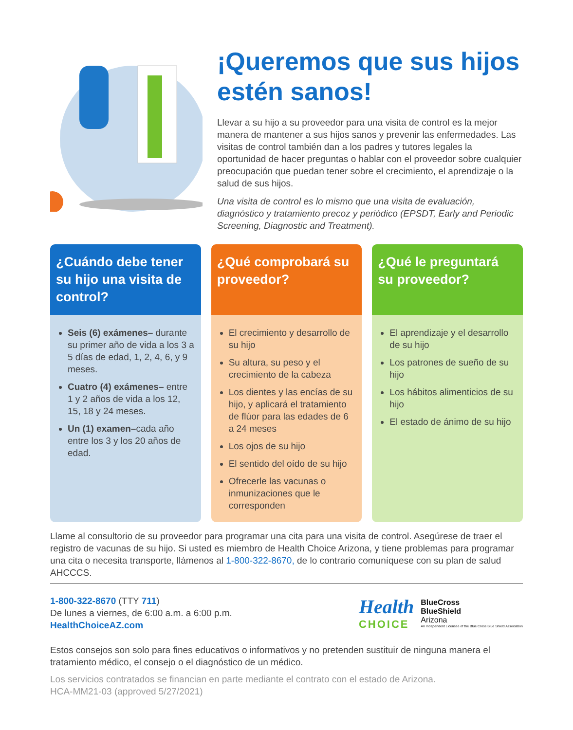¡Queremos que sus hijos estén sanos!
Llevar a su hijo a su proveedor para una visita de control es la mejor manera de mantener a sus hijos sanos y prevenir las enfermedades. Las visitas de control también dan a los padres y tutores legales la oportunidad de hacer preguntas o hablar con el proveedor sobre cualquier preocupación que puedan tener sobre el crecimiento, el aprendizaje o la salud de sus hijos.
Una visita de control es lo mismo que una visita de evaluación, diagnóstico y tratamiento precoz y periódico (EPSDT, Early and Periodic Screening, Diagnostic and Treatment).
¿Cuándo debe tener su hijo una visita de control?
Seis (6) exámenes– durante su primer año de vida a los 3 a 5 días de edad, 1, 2, 4, 6, y 9 meses.
Cuatro (4) exámenes– entre 1 y 2 años de vida a los 12, 15, 18 y 24 meses.
Un (1) examen–cada año entre los 3 y los 20 años de edad.
¿Qué comprobará su proveedor?
El crecimiento y desarrollo de su hijo
Su altura, su peso y el crecimiento de la cabeza
Los dientes y las encías de su hijo, y aplicará el tratamiento de flúor para las edades de 6 a 24 meses
Los ojos de su hijo
El sentido del oído de su hijo
Ofrecerle las vacunas o inmunizaciones que le corresponden
¿Qué le preguntará su proveedor?
El aprendizaje y el desarrollo de su hijo
Los patrones de sueño de su hijo
Los hábitos alimenticios de su hijo
El estado de ánimo de su hijo
Llame al consultorio de su proveedor para programar una cita para una visita de control. Asegúrese de traer el registro de vacunas de su hijo. Si usted es miembro de Health Choice Arizona, y tiene problemas para programar una cita o necesita transporte, llámenos al 1-800-322-8670, de lo contrario comuníquese con su plan de salud AHCCCS.
1-800-322-8670 (TTY 711)
De lunes a viernes, de 6:00 a.m. a 6:00 p.m.
HealthChoiceAZ.com
Health
CHOICE
BlueCross
BlueShield
Arizona
An Independent Licensee of the Blue Cross Blue Shield Association
Estos consejos son solo para fines educativos o informativos y no pretenden sustituir de ninguna manera el tratamiento médico, el consejo o el diagnóstico de un médico.
Los servicios contratados se financian en parte mediante el contrato con el estado de Arizona.
HCA-MM21-03 (approved 5/27/2021)